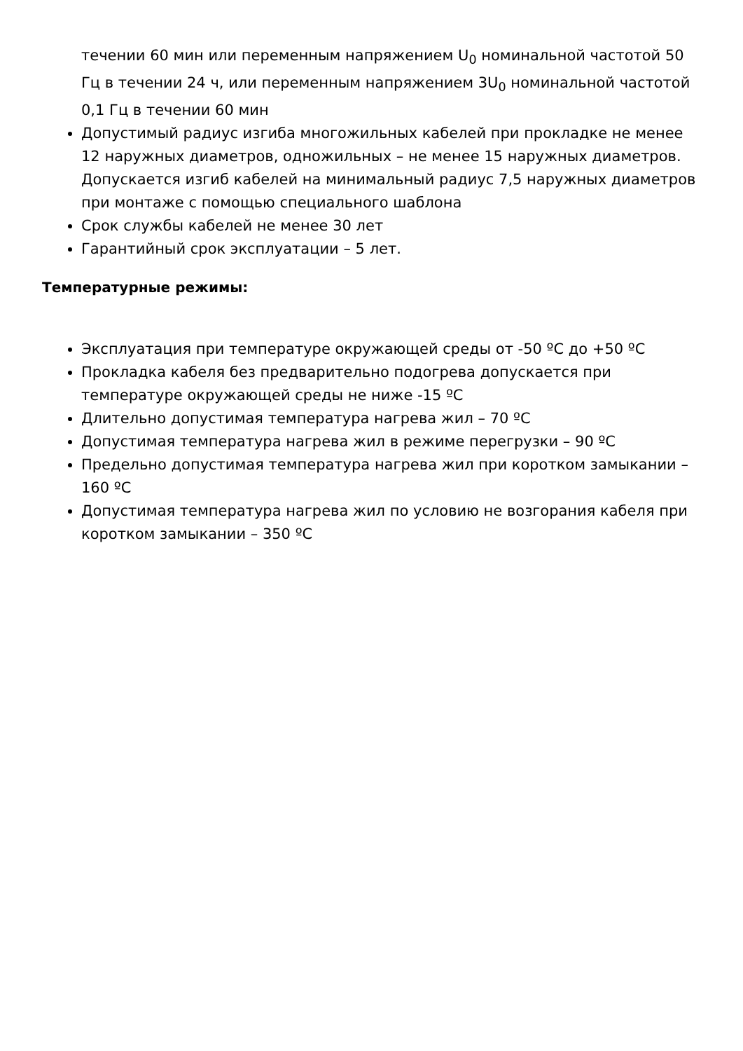течении 60 мин или переменным напряжением U<sub>0</sub> номинальной частотой 50 Гц в течении 24 ч, или переменным напряжением 3U<sub>0</sub> номинальной частотой 0,1 Гц в течении 60 мин
Допустимый радиус изгиба многожильных кабелей при прокладке не менее 12 наружных диаметров, одножильных – не менее 15 наружных диаметров. Допускается изгиб кабелей на минимальный радиус 7,5 наружных диаметров при монтаже с помощью специального шаблона
Срок службы кабелей не менее 30 лет
Гарантийный срок эксплуатации – 5 лет.
Температурные режимы:
Эксплуатация при температуре окружающей среды от -50 ºС до +50 ºС
Прокладка кабеля без предварительно подогрева допускается при температуре окружающей среды не ниже -15 ºС
Длительно допустимая температура нагрева жил – 70 ºС
Допустимая температура нагрева жил в режиме перегрузки – 90 ºС
Предельно допустимая температура нагрева жил при коротком замыкании – 160 ºС
Допустимая температура нагрева жил по условию не возгорания кабеля при коротком замыкании – 350 ºС